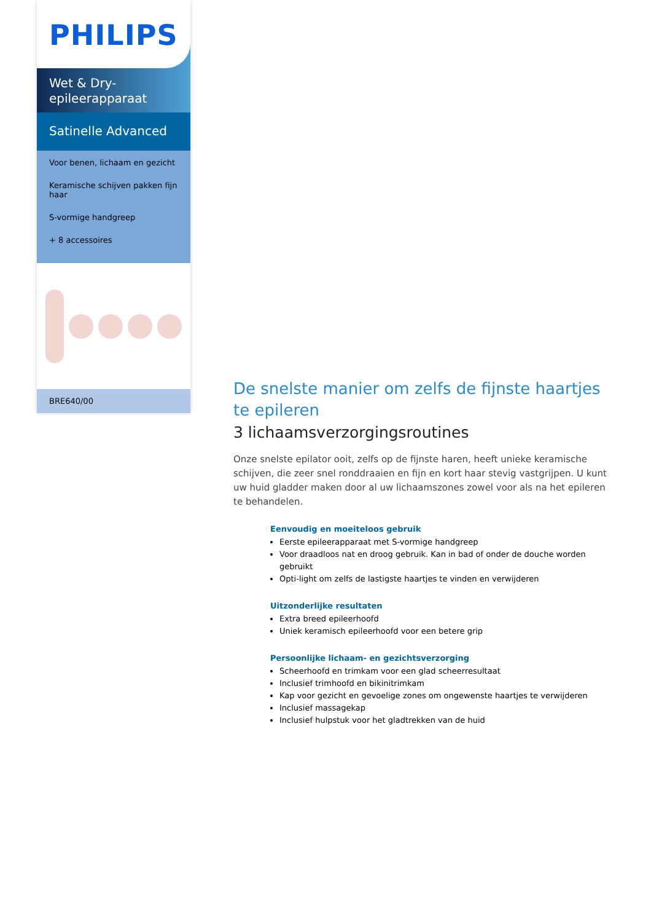PHILIPS
Wet & Dry-
epileerapparaat
Satinelle Advanced
Voor benen, lichaam en gezicht
Keramische schijven pakken fijn haar
S-vormige handgreep
+ 8 accessoires
BRE640/00
De snelste manier om zelfs de fijnste haartjes te epileren
3 lichaamsverzorgingsroutines
Onze snelste epilator ooit, zelfs op de fijnste haren, heeft unieke keramische schijven, die zeer snel ronddraaien en fijn en kort haar stevig vastgrijpen. U kunt uw huid gladder maken door al uw lichaamszones zowel voor als na het epileren te behandelen.
Eenvoudig en moeiteloos gebruik
Eerste epileerapparaat met S-vormige handgreep
Voor draadloos nat en droog gebruik. Kan in bad of onder de douche worden gebruikt
Opti-light om zelfs de lastigste haartjes te vinden en verwijderen
Uitzonderlijke resultaten
Extra breed epileerhoofd
Uniek keramisch epileerhoofd voor een betere grip
Persoonlijke lichaam- en gezichtsverzorging
Scheerhoofd en trimkam voor een glad scheerresultaat
Inclusief trimhoofd en bikinitrimkam
Kap voor gezicht en gevoelige zones om ongewenste haartjes te verwijderen
Inclusief massagekap
Inclusief hulpstuk voor het gladtrekken van de huid